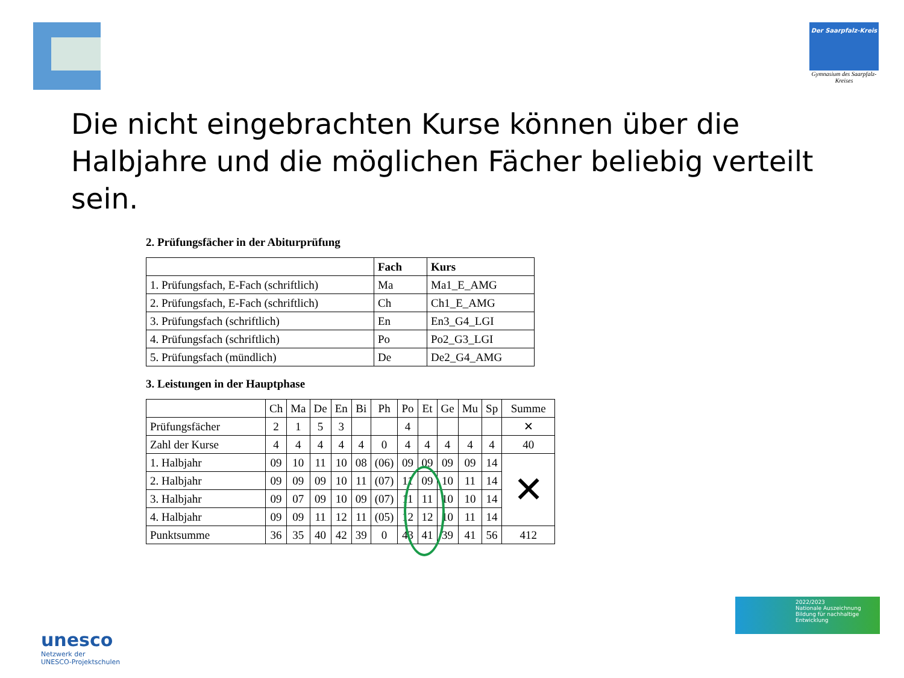Der Saarpfalz-Kreis
Gymnasium des Saarpfalz-Kreises
Die nicht eingebrachten Kurse können über die Halbjahre und die möglichen Fächer beliebig verteilt sein.
2. Prüfungsfächer in der Abiturprüfung
| | Fach | Kurs |
| --- | --- | --- |
| 1. Prüfungsfach, E-Fach (schriftlich) | Ma | Ma1_E_AMG |
| 2. Prüfungsfach, E-Fach (schriftlich) | Ch | Ch1_E_AMG |
| 3. Prüfungsfach (schriftlich) | En | En3_G4_LGI |
| 4. Prüfungsfach (schriftlich) | Po | Po2_G3_LGI |
| 5. Prüfungsfach (mündlich) | De | De2_G4_AMG |
3. Leistungen in der Hauptphase
| | Ch | Ma | De | En | Bi | Ph | Po | Et | Ge | Mu | Sp | Summe |
| Prüfungsfächer | 2 | 1 | 5 | 3 | | | 4 | | | | | ✕ |
| Zahl der Kurse | 4 | 4 | 4 | 4 | 4 | 0 | 4 | 4 | 4 | 4 | 4 | 40 |
| 1. Halbjahr | 09 | 10 | 11 | 10 | 08 | (06) | 09 | 09 | 09 | 09 | 14 | ✕ |
| 2. Halbjahr | 09 | 09 | 09 | 10 | 11 | (07) | 11 | 09 | 10 | 11 | 14 | |
| 3. Halbjahr | 09 | 07 | 09 | 10 | 09 | (07) | 11 | 11 | 10 | 10 | 14 | |
| 4. Halbjahr | 09 | 09 | 11 | 12 | 11 | (05) | 12 | 12 | 10 | 11 | 14 | |
| Punktsumme | 36 | 35 | 40 | 42 | 39 | 0 | 43 | 41 | 39 | 41 | 56 | 412 |
unesco
Netzwerk der
UNESCO-Projektschulen
2022/2023
Nationale Auszeichnung
Bildung für nachhaltige Entwicklung